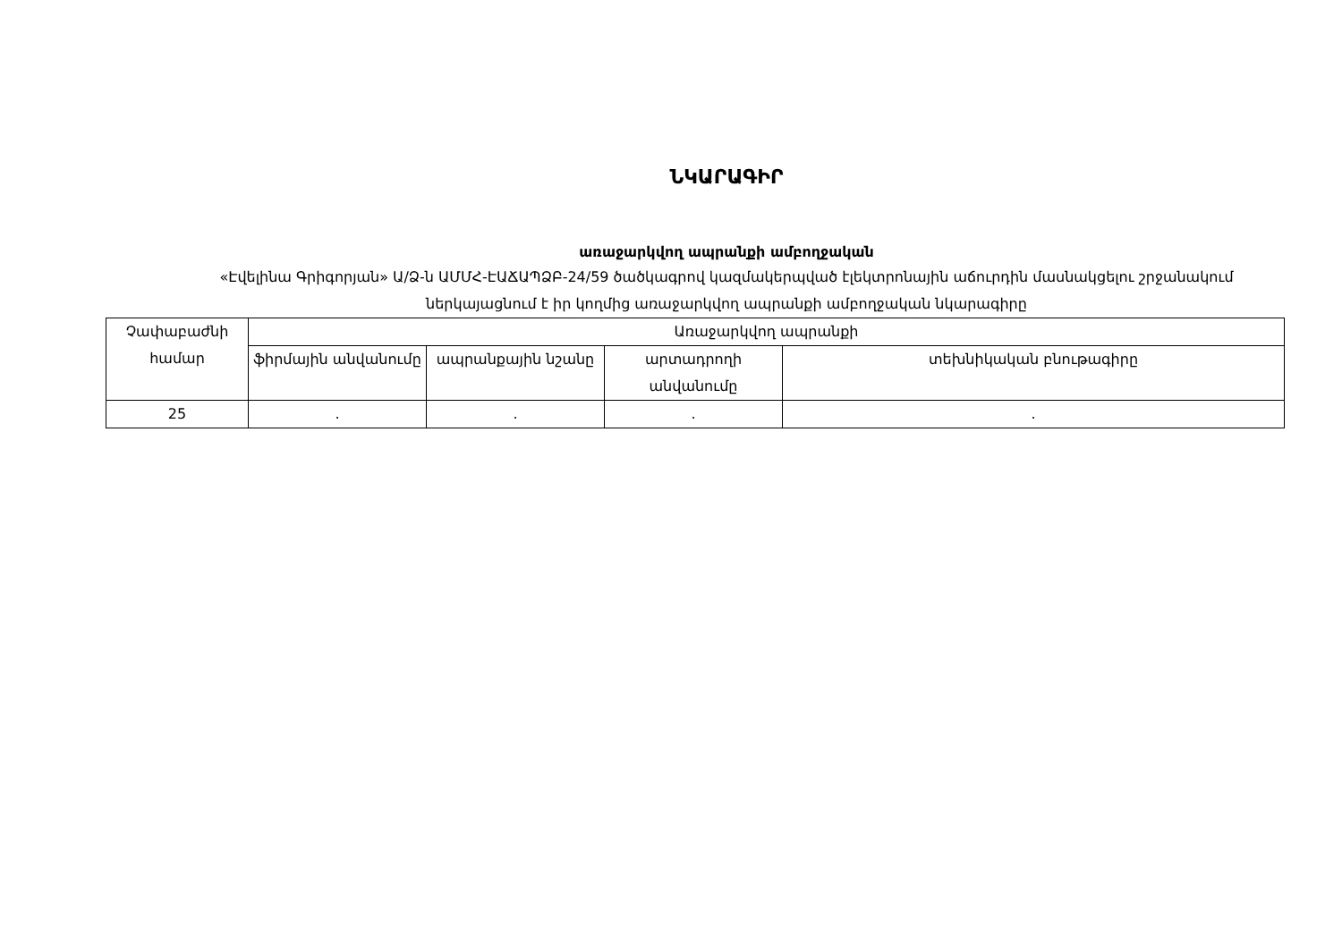ՆԿԱՐԱԳԻՐ
առաջարկվող ապրանքի ամբողջական
«Էվելինա Գրիգորյան» Ա/Ձ-ն ԱՄՄՀ-ԷԱՃԱՊՁԲ-24/59 ծածկագրով կազմակերպված էլեկտրոնային աճուրդին մասնակցելու շրջանակում ներկայացնում է իր կողմից առաջարկվող ապրանքի ամբողջական նկարագիրը
| Չափաբաժնի համար | Առաջարկվող ապրանքի | | | |
| | ֆիրմային անվանումը | ապրանքային նշանը | արտադրողի անվանումը | տեխնիկական բնութագիրը |
| 25 | . | . | . | . |